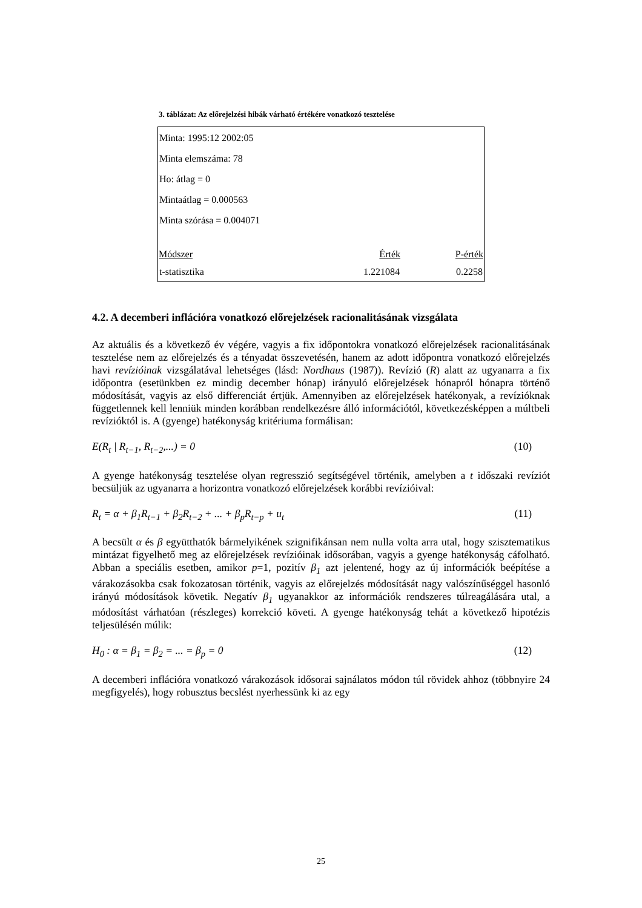3. táblázat: Az előrejelzési hibák várható értékére vonatkozó tesztelése
| Minta: 1995:12 2002:05 | | |
| Minta elemszáma: 78 | | |
| Ho: átlag = 0 | | |
| Mintaátlag = 0.000563 | | |
| Minta szórása = 0.004071 | | |
| Módszer | Érték | P-érték |
| t-statisztika | 1.221084 | 0.2258 |
4.2. A decemberi inflációra vonatkozó előrejelzések racionalitásának vizsgálata
Az aktuális és a következő év végére, vagyis a fix időpontokra vonatkozó előrejelzések racionalitásának tesztelése nem az előrejelzés és a tényadat összevetésén, hanem az adott időpontra vonatkozó előrejelzés havi revízióinak vizsgálatával lehetséges (lásd: Nordhaus (1987)). Revízió (R) alatt az ugyanarra a fix időpontra (esetünkben ez mindig december hónap) irányuló előrejelzések hónapról hónapra történő módosítását, vagyis az első differenciát értjük. Amennyiben az előrejelzések hatékonyak, a revízióknak függetlennek kell lenniük minden korábban rendelkezésre álló információtól, következésképpen a múltbeli revízióktól is. A (gyenge) hatékonyság kritériuma formálisan:
E(R<sub>t</sub> | R<sub>t−1</sub>, R<sub>t−2</sub>,...) = 0 (10)
A gyenge hatékonyság tesztelése olyan regresszió segítségével történik, amelyben a t időszaki revíziót becsüljük az ugyanarra a horizontra vonatkozó előrejelzések korábbi revízióival:
R<sub>t</sub> = α + β<sub>1</sub>R<sub>t−1</sub> + β<sub>2</sub>R<sub>t−2</sub> + ... + β<sub>p</sub>R<sub>t−p</sub> + u<sub>t</sub> (11)
A becsült α és β együtthatók bármelyikének szignifikánsan nem nulla volta arra utal, hogy szisztematikus mintázat figyelhető meg az előrejelzések revízióinak idősorában, vagyis a gyenge hatékonyság cáfolható. Abban a speciális esetben, amikor p=1, pozitív β<sub>1</sub> azt jelentené, hogy az új információk beépítése a várakozásokba csak fokozatosan történik, vagyis az előrejelzés módosítását nagy valószínűséggel hasonló irányú módosítások követik. Negatív β<sub>1</sub> ugyanakkor az információk rendszeres túlreagálására utal, a módosítást várhatóan (részleges) korrekció követi. A gyenge hatékonyság tehát a következő hipotézis teljesülésén múlik:
H<sub>0</sub> : α = β<sub>1</sub> = β<sub>2</sub> = ... = β<sub>p</sub> = 0 (12)
A decemberi inflációra vonatkozó várakozások idősorai sajnálatos módon túl rövidek ahhoz (többnyire 24 megfigyelés), hogy robusztus becslést nyerhessünk ki az egy
25